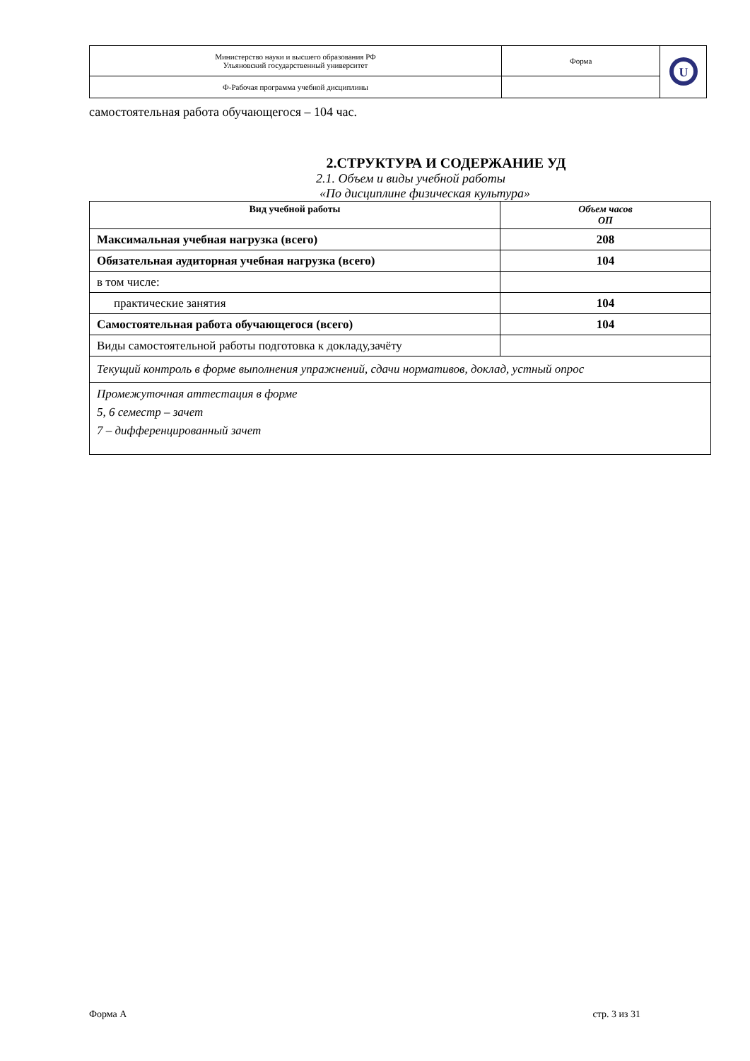| Министерство науки и высшего образования РФ Ульяновский государственный университет | Форма | U |
| Ф-Рабочая программа учебной дисциплины | | |
самостоятельная работа обучающегося – 104 час.
2.СТРУКТУРА И СОДЕРЖАНИЕ УД
2.1. Объем и виды учебной работы
«По дисциплине физическая культура»
| Вид учебной работы | Объем часов ОП |
| --- | --- |
| Максимальная учебная нагрузка (всего) | 208 |
| Обязательная аудиторная учебная нагрузка (всего) | 104 |
| в том числе: | |
| практические занятия | 104 |
| Самостоятельная работа обучающегося (всего) | 104 |
| Виды самостоятельной работы подготовка к докладу,зачёту | |
| Текущий контроль в форме выполнения упражнений, сдачи нормативов, доклад, устный опрос | |
| Промежуточная аттестация в форме 5, 6 семестр – зачет 7 – дифференцированный зачет | |
Форма А стр. 3 из 31